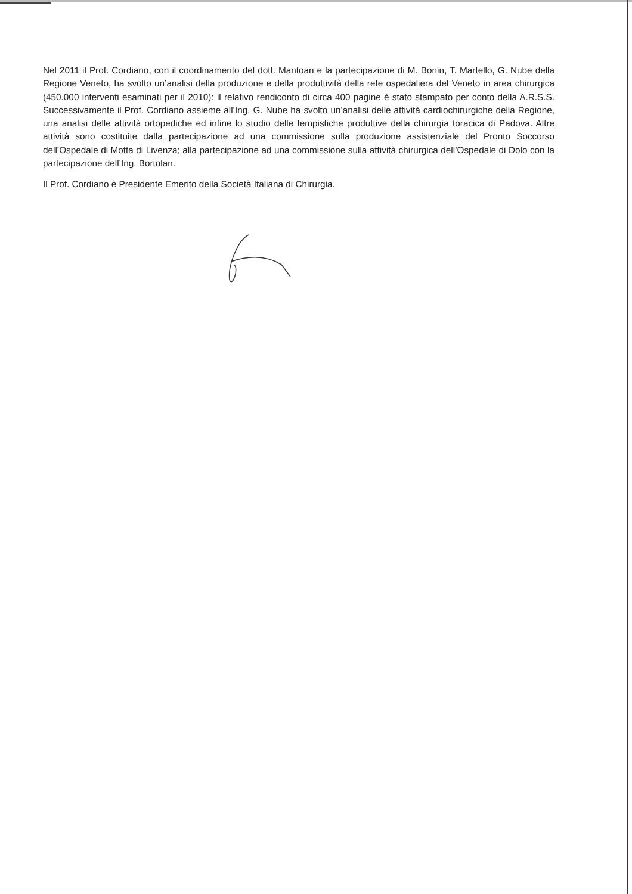Nel 2011 il Prof. Cordiano, con il coordinamento del dott. Mantoan e la partecipazione di M. Bonin, T. Martello, G. Nube della Regione Veneto, ha svolto un’analisi della produzione e della produttività della rete ospedaliera del Veneto in area chirurgica (450.000 interventi esaminati per il 2010): il relativo rendiconto di circa 400 pagine è stato stampato per conto della A.R.S.S. Successivamente il Prof. Cordiano assieme all’Ing. G. Nube ha svolto un’analisi delle attività cardiochirurgiche della Regione, una analisi delle attività ortopediche ed infine lo studio delle tempistiche produttive della chirurgia toracica di Padova. Altre attività sono costituite dalla partecipazione ad una commissione sulla produzione assistenziale del Pronto Soccorso dell’Ospedale di Motta di Livenza; alla partecipazione ad una commissione sulla attività chirurgica dell’Ospedale di Dolo con la partecipazione dell’Ing. Bortolan.
Il Prof. Cordiano è Presidente Emerito della Società Italiana di Chirurgia.